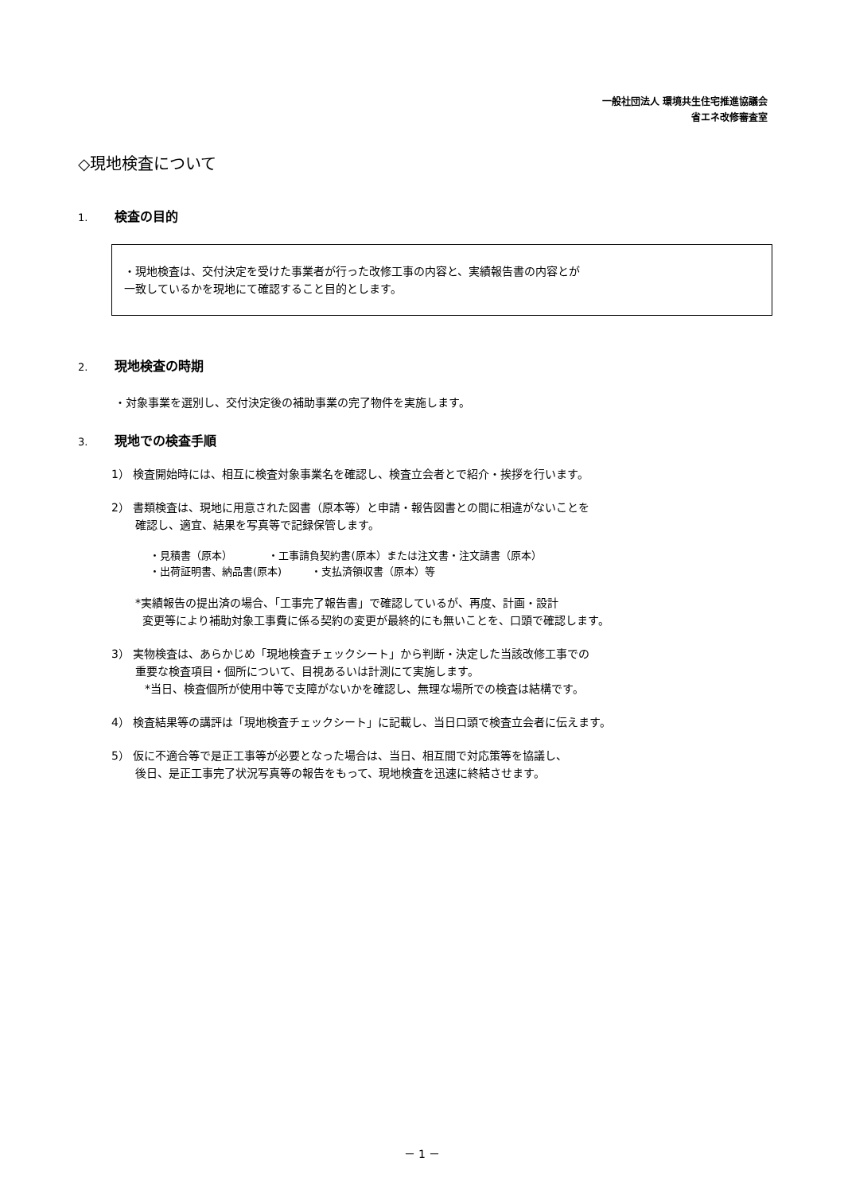一般社団法人 環境共生住宅推進協議会
省エネ改修審査室
◇現地検査について
1. 検査の目的
・現地検査は、交付決定を受けた事業者が行った改修工事の内容と、実績報告書の内容とが
一致しているかを現地にて確認すること目的とします。
2. 現地検査の時期
・対象事業を選別し、交付決定後の補助事業の完了物件を実施します。
3. 現地での検査手順
1） 検査開始時には、相互に検査対象事業名を確認し、検査立会者とで紹介・挨拶を行います。
2） 書類検査は、現地に用意された図書（原本等）と申請・報告図書との間に相違がないことを
確認し、適宜、結果を写真等で記録保管します。
・見積書（原本） ・工事請負契約書(原本）または注文書・注文請書（原本）
・出荷証明書、納品書(原本) ・支払済領収書（原本）等
*実績報告の提出済の場合、「工事完了報告書」で確認しているが、再度、計画・設計
変更等により補助対象工事費に係る契約の変更が最終的にも無いことを、口頭で確認します。
3） 実物検査は、あらかじめ「現地検査チェックシート」から判断・決定した当該改修工事での
重要な検査項目・個所について、目視あるいは計測にて実施します。
*当日、検査個所が使用中等で支障がないかを確認し、無理な場所での検査は結構です。
4） 検査結果等の講評は「現地検査チェックシート」に記載し、当日口頭で検査立会者に伝えます。
5） 仮に不適合等で是正工事等が必要となった場合は、当日、相互間で対応策等を協議し、
後日、是正工事完了状況写真等の報告をもって、現地検査を迅速に終結させます。
－ 1 －